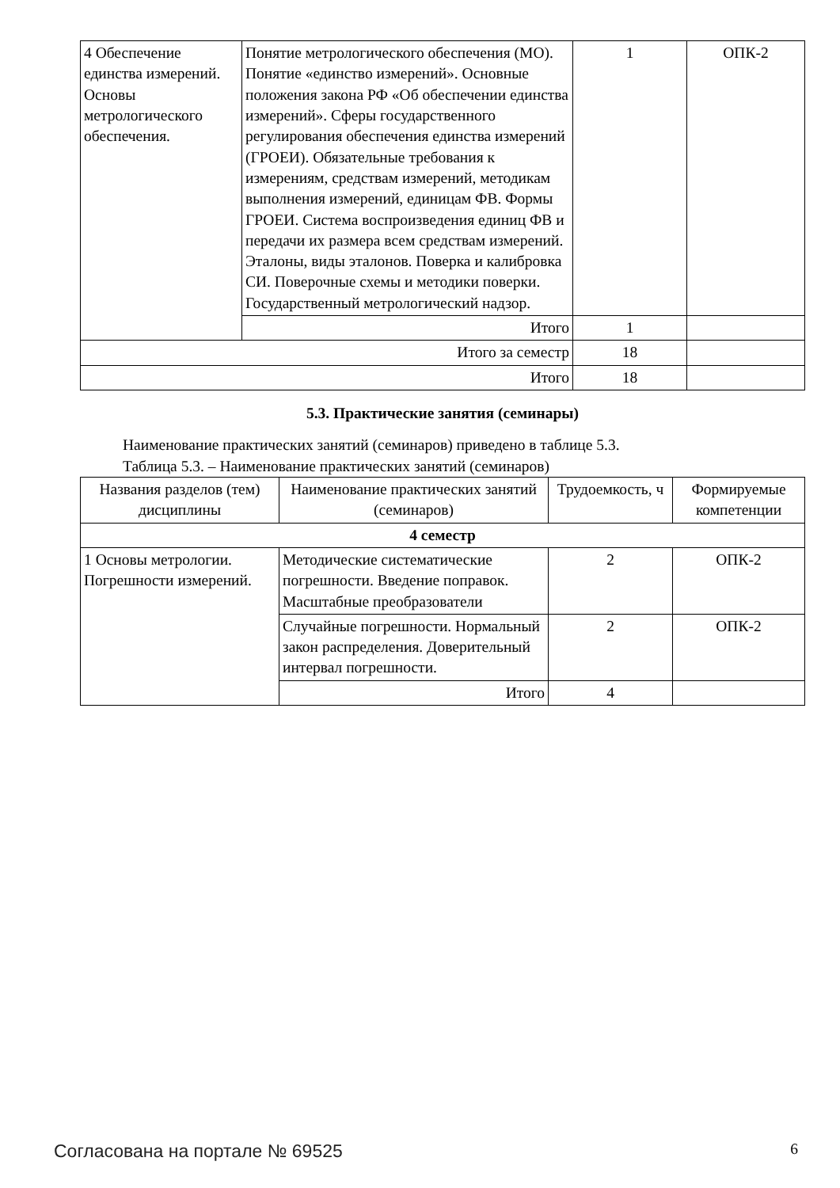| 4 Обеспечение единства измерений. Основы метрологического обеспечения. | Понятие метрологического обеспечения (МО). Понятие «единство измерений». Основные положения закона РФ «Об обеспечении единства измерений». Сферы государственного регулирования обеспечения единства измерений (ГРОЕИ). Обязательные требования к измерениям, средствам измерений, методикам выполнения измерений, единицам ФВ. Формы ГРОЕИ. Система воспроизведения единиц ФВ и передачи их размера всем средствам измерений. Эталоны, виды эталонов. Поверка и калибровка СИ. Поверочные схемы и методики поверки. Государственный метрологический надзор. | 1 | ОПК-2 |
| | Итого | 1 | |
| Итого за семестр | | 18 | |
| Итого | | 18 | |
5.3. Практические занятия (семинары)
Наименование практических занятий (семинаров) приведено в таблице 5.3.
Таблица 5.3. – Наименование практических занятий (семинаров)
| Названия разделов (тем) дисциплины | Наименование практических занятий (семинаров) | Трудоемкость, ч | Формируемые компетенции |
| --- | --- | --- | --- |
| 4 семестр | | | |
| 1 Основы метрологии. Погрешности измерений. | Методические систематические погрешности. Введение поправок. Масштабные преобразователи | 2 | ОПК-2 |
| | Случайные погрешности. Нормальный закон распределения. Доверительный интервал погрешности. | 2 | ОПК-2 |
| | Итого | 4 | |
Согласована на портале № 69525 6